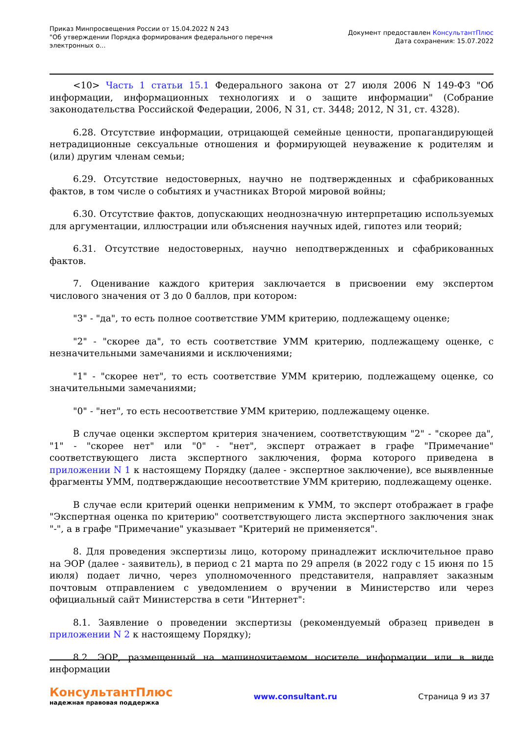Приказ Минпросвещения России от 15.04.2022 N 243
"Об утверждении Порядка формирования федерального перечня
электронных о...
Документ предоставлен КонсультантПлюс
Дата сохранения: 15.07.2022
<10> Часть 1 статьи 15.1 Федерального закона от 27 июля 2006 N 149-ФЗ "Об информации, информационных технологиях и о защите информации" (Собрание законодательства Российской Федерации, 2006, N 31, ст. 3448; 2012, N 31, ст. 4328).
6.28. Отсутствие информации, отрицающей семейные ценности, пропагандирующей нетрадиционные сексуальные отношения и формирующей неуважение к родителям и (или) другим членам семьи;
6.29. Отсутствие недостоверных, научно не подтвержденных и сфабрикованных фактов, в том числе о событиях и участниках Второй мировой войны;
6.30. Отсутствие фактов, допускающих неоднозначную интерпретацию используемых для аргументации, иллюстрации или объяснения научных идей, гипотез или теорий;
6.31. Отсутствие недостоверных, научно неподтвержденных и сфабрикованных фактов.
7. Оценивание каждого критерия заключается в присвоении ему экспертом числового значения от 3 до 0 баллов, при котором:
"3" - "да", то есть полное соответствие УММ критерию, подлежащему оценке;
"2" - "скорее да", то есть соответствие УММ критерию, подлежащему оценке, с незначительными замечаниями и исключениями;
"1" - "скорее нет", то есть соответствие УММ критерию, подлежащему оценке, со значительными замечаниями;
"0" - "нет", то есть несоответствие УММ критерию, подлежащему оценке.
В случае оценки экспертом критерия значением, соответствующим "2" - "скорее да", "1" - "скорее нет" или "0" - "нет", эксперт отражает в графе "Примечание" соответствующего листа экспертного заключения, форма которого приведена в приложении N 1 к настоящему Порядку (далее - экспертное заключение), все выявленные фрагменты УММ, подтверждающие несоответствие УММ критерию, подлежащему оценке.
В случае если критерий оценки неприменим к УММ, то эксперт отображает в графе "Экспертная оценка по критерию" соответствующего листа экспертного заключения знак "-", а в графе "Примечание" указывает "Критерий не применяется".
8. Для проведения экспертизы лицо, которому принадлежит исключительное право на ЭОР (далее - заявитель), в период с 21 марта по 29 апреля (в 2022 году с 15 июня по 15 июля) подает лично, через уполномоченного представителя, направляет заказным почтовым отправлением с уведомлением о вручении в Министерство или через официальный сайт Министерства в сети "Интернет":
8.1. Заявление о проведении экспертизы (рекомендуемый образец приведен в приложении N 2 к настоящему Порядку);
8.2. ЭОР, размещенный на машиночитаемом носителе информации или в виде информации
КонсультантПлюс
надежная правовая поддержка
www.consultant.ru Страница 9 из 37